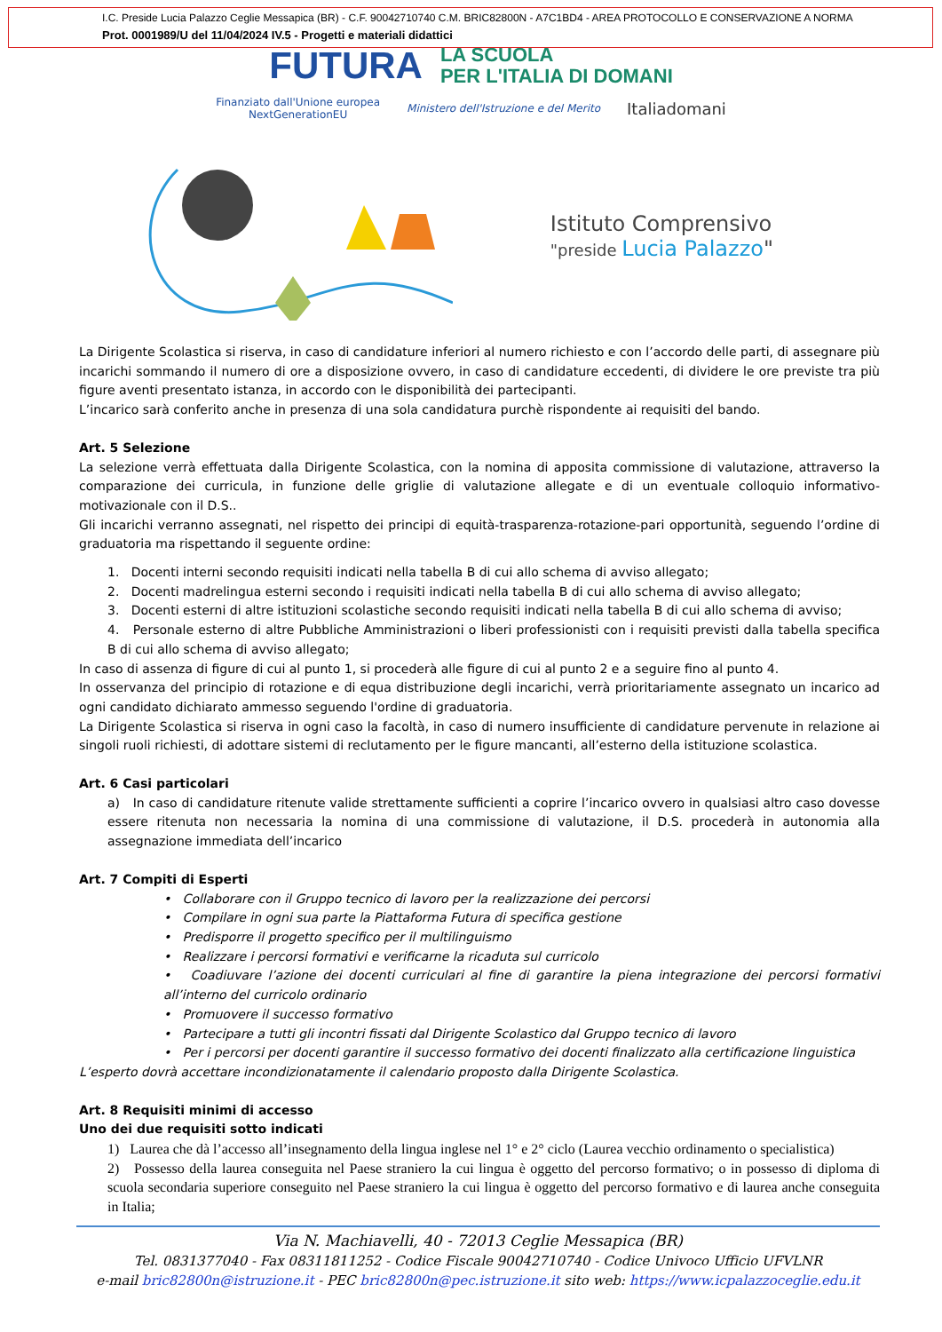I.C. Preside Lucia Palazzo Ceglie Messapica (BR) - C.F. 90042710740 C.M. BRIC82800N - A7C1BD4 - AREA PROTOCOLLO E CONSERVAZIONE A NORMA
Prot. 0001989/U del 11/04/2024 IV.5 - Progetti e materiali didattici
FUTURA LA SCUOLA
PER L'ITALIA DI DOMANI
Finanziato dall'Unione europea
NextGenerationEU Ministero dell'Istruzione e del Merito Italiadomani
Istituto Comprensivo
"preside Lucia Palazzo"
La Dirigente Scolastica si riserva, in caso di candidature inferiori al numero richiesto e con l’accordo delle parti, di assegnare più incarichi sommando il numero di ore a disposizione ovvero, in caso di candidature eccedenti, di dividere le ore previste tra più figure aventi presentato istanza, in accordo con le disponibilità dei partecipanti.
L’incarico sarà conferito anche in presenza di una sola candidatura purchè rispondente ai requisiti del bando.
Art. 5 Selezione
La selezione verrà effettuata dalla Dirigente Scolastica, con la nomina di apposita commissione di valutazione, attraverso la comparazione dei curricula, in funzione delle griglie di valutazione allegate e di un eventuale colloquio informativo-motivazionale con il D.S..
Gli incarichi verranno assegnati, nel rispetto dei principi di equità-trasparenza-rotazione-pari opportunità, seguendo l’ordine di graduatoria ma rispettando il seguente ordine:
1. Docenti interni secondo requisiti indicati nella tabella B di cui allo schema di avviso allegato;
2. Docenti madrelingua esterni secondo i requisiti indicati nella tabella B di cui allo schema di avviso allegato;
3. Docenti esterni di altre istituzioni scolastiche secondo requisiti indicati nella tabella B di cui allo schema di avviso;
4. Personale esterno di altre Pubbliche Amministrazioni o liberi professionisti con i requisiti previsti dalla tabella specifica B di cui allo schema di avviso allegato;
In caso di assenza di figure di cui al punto 1, si procederà alle figure di cui al punto 2 e a seguire fino al punto 4.
In osservanza del principio di rotazione e di equa distribuzione degli incarichi, verrà prioritariamente assegnato un incarico ad ogni candidato dichiarato ammesso seguendo l'ordine di graduatoria.
La Dirigente Scolastica si riserva in ogni caso la facoltà, in caso di numero insufficiente di candidature pervenute in relazione ai singoli ruoli richiesti, di adottare sistemi di reclutamento per le figure mancanti, all’esterno della istituzione scolastica.
Art. 6 Casi particolari
a) In caso di candidature ritenute valide strettamente sufficienti a coprire l’incarico ovvero in qualsiasi altro caso dovesse essere ritenuta non necessaria la nomina di una commissione di valutazione, il D.S. procederà in autonomia alla assegnazione immediata dell’incarico
Art. 7 Compiti di Esperti
• Collaborare con il Gruppo tecnico di lavoro per la realizzazione dei percorsi
• Compilare in ogni sua parte la Piattaforma Futura di specifica gestione
• Predisporre il progetto specifico per il multilinguismo
• Realizzare i percorsi formativi e verificarne la ricaduta sul curricolo
• Coadiuvare l’azione dei docenti curriculari al fine di garantire la piena integrazione dei percorsi formativi all’interno del curricolo ordinario
• Promuovere il successo formativo
• Partecipare a tutti gli incontri fissati dal Dirigente Scolastico dal Gruppo tecnico di lavoro
• Per i percorsi per docenti garantire il successo formativo dei docenti finalizzato alla certificazione linguistica
L’esperto dovrà accettare incondizionatamente il calendario proposto dalla Dirigente Scolastica.
Art. 8 Requisiti minimi di accesso
Uno dei due requisiti sotto indicati
1) Laurea che dà l’accesso all’insegnamento della lingua inglese nel 1° e 2° ciclo (Laurea vecchio ordinamento o specialistica)
2) Possesso della laurea conseguita nel Paese straniero la cui lingua è oggetto del percorso formativo; o in possesso di diploma di scuola secondaria superiore conseguito nel Paese straniero la cui lingua è oggetto del percorso formativo e di laurea anche conseguita in Italia;
Via N. Machiavelli, 40 - 72013 Ceglie Messapica (BR)
Tel. 0831377040 - Fax 08311811252 - Codice Fiscale 90042710740 - Codice Univoco Ufficio UFVLNR
e-mail bric82800n@istruzione.it - PEC bric82800n@pec.istruzione.it sito web: https://www.icpalazzoceglie.edu.it